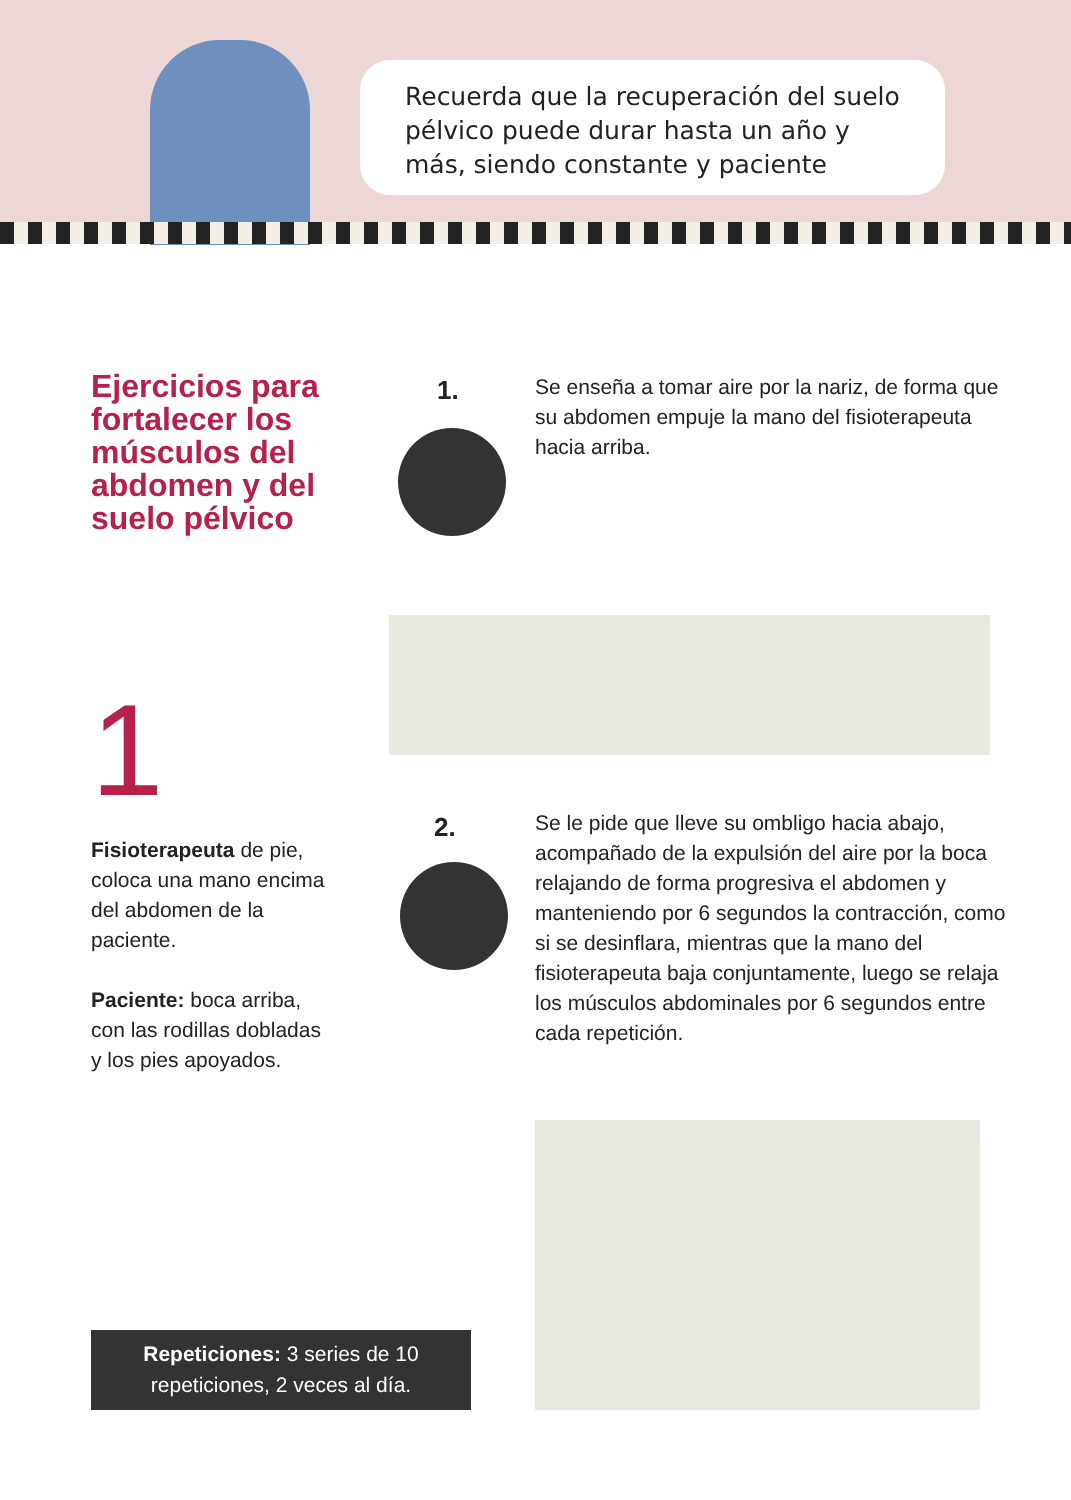Recuerda que la recuperación del suelo pélvico puede durar hasta un año y más, siendo constante y paciente
Ejercicios para fortalecer los músculos del abdomen y del suelo pélvico
1
Fisioterapeuta de pie, coloca una mano encima del abdomen de la paciente.
Paciente: boca arriba, con las rodillas dobladas y los pies apoyados.
1.
Se enseña a tomar aire por la nariz, de forma que su abdomen empuje la mano del fisioterapeuta hacia arriba.
2.
Se le pide que lleve su ombligo hacia abajo, acompañado de la expulsión del aire por la boca relajando de forma progresiva el abdomen y manteniendo por 6 segundos la contracción, como si se desinflara, mientras que la mano del fisioterapeuta baja conjuntamente, luego se relaja los músculos abdominales por 6 segundos entre cada repetición.
Repeticiones: 3 series de 10 repeticiones, 2 veces al día.